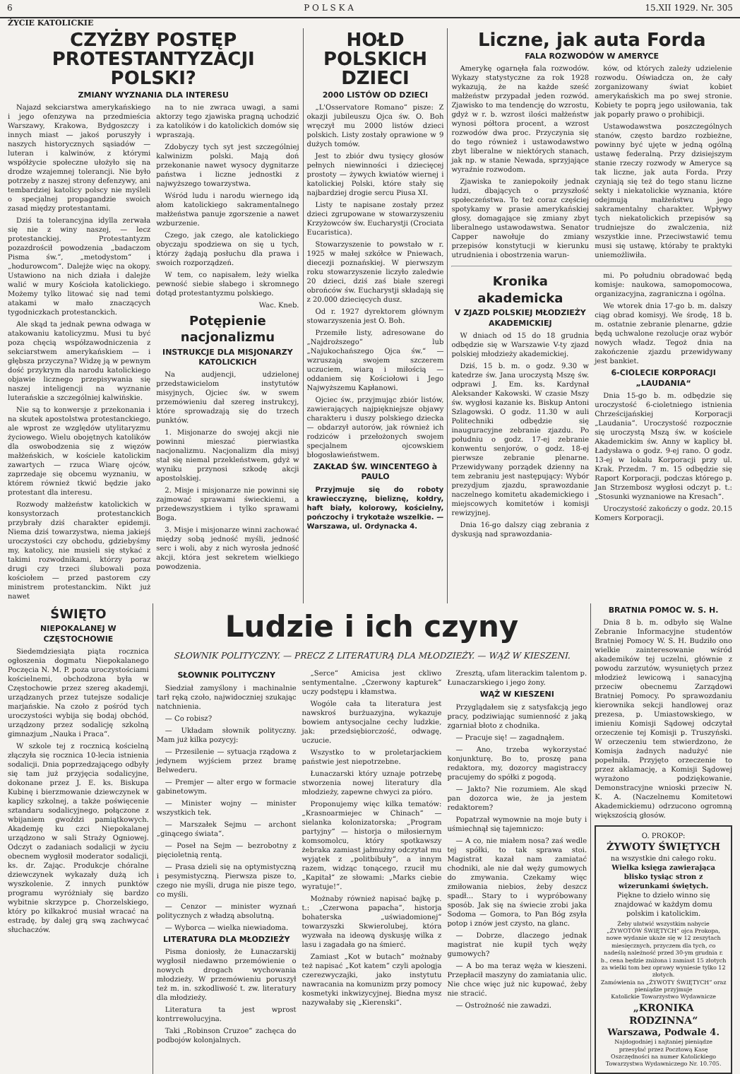6 P O L S K A 15.XII 1929. Nr. 305
ŻYCIE KATOLICKIE
CZYŻBY POSTĘP PROTESTANTYZACJI POLSKI?
ZMIANY WYZNANIA DLA INTERESU
Najazd sekciarstwa amerykańskiego i jego ofenzywa na przedmieścia Warszawy, Krakowa, Bydgoszczy i innych miast — jakoś poruszyły i naszych historycznych sąsiadów — luteran i kalwinów, z którymi współżycie społeczne ułożyło się na drodze wzajemnej tolerancji. Nie było potrzeby z naszej strony defenzywy, ani tembardziej katolicy polscy nie myśleli o specjalnej propagandzie swoich zasad między protestantami.
Dziś ta tolerancyjna idylla zerwała się nie z winy naszej, — lecz protestanckiej. Protestantyzm pozazdrościł powodzenia „badaczom Pisma św.“, „metodystom“ i „hodurowcom“. Dalejże więc na okopy. Ustawiono na nich działa i dalejże walić w mury Kościoła katolickiego. Możemy tylko litować się nad temi atakami w mało znaczących tygodniczkach protestanckich.
Ale skąd ta jednak pewna odwaga w atakowaniu katolicyzmu. Musi tu być poza chęcią współzawodniczenia z sekciarstwem amerykańskiem — i głębsza przyczyna? Widzę ją w pewnym dość przykrym dla narodu katolickiego objawie licznego przepisywania się naszej inteligencji na wyznanie luterańskie a szczególniej kalwińskie.
Nie są to konwersje z przekonania i na skutek apostolstwa protestanckiego, ale wprost ze względów utylitaryzmu życiowego. Wielu obojętnych katolików dla oswobodzenia się z więzów małżeńskich, w kościele katolickim zawartych — rzuca Wiarę ojców, zaprzedaje się obcemu wyznaniu, w którem również tkwić będzie jako protestant dla interesu.
Rozwody małżeństw katolickich w konsystorzach protestanckich przybrały dziś charakter epidemji. Niema dziś towarzystwa, niema jakiejś uroczystości czy obchodu, gdziebyśmy my, katolicy, nie musieli się stykać z takimi rozwodnikami, którzy poraz drugi czy trzeci ślubowali poza kościołem — przed pastorem czy ministrem protestanckim. Nikt już nawet
na to nie zwraca uwagi, a sami aktorzy tego zjawiska pragną uchodzić za katolików i do katolickich domów się wpraszają.
Zdobyczy tych syt jest szczególniej kalwinizm polski. Mają doń przekonanie nawet wysocy dygnitarze państwa i liczne jednostki z najwyższego towarzystwa.
Wśród ludu i narodu wiernego idą ałom katolickiego sakramentalnego małżeństwa panuje zgorszenie a nawet wzburzenie.
Czego, jak czego, ale katolickiego obyczaju spodziewa on się u tych, którzy żądają posłuchu dla prawa i swoich rozporządzeń.
W tem, co napisałem, leży wielka pewność siebie słabego i skromnego dotąd protestantyzmu polskiego.
Wac. Kneb.
Potępienie nacjonalizmu
INSTRUKCJE DLA MISJONARZY KATOLICKICH
Na audjencji, udzielonej przedstawicielom instytutów misyjnych, Ojciec św. w swem przemówieniu dał szereg instrukcyj, które sprowadzają się do trzech punktów.
1. Misjonarze do swojej akcji nie powinni mieszać pierwiastka nacjonalizmu. Nacjonalizm dla misyj stał się niemal przekleństwem, gdyż w wyniku przynosi szkodę akcji apostolskiej.
2. Misje i misjonarze nie powinni się zajmować sprawami świeckiemi, a przedewszystkiem i tylko sprawami Boga.
3. Misje i misjonarze winni zachować między sobą jedność myśli, jedność serc i woli, aby z nich wyrosła jedność akcji, która jest sekretem wielkiego powodzenia.
HOŁD POLSKICH DZIECI
2000 LISTÓW OD DZIECI
„L'Osservatore Romano“ pisze: Z okazji jubileuszu Ojca św. O. Boh wręczył mu 2000 listów dzieci polskich. Listy zostały oprawione w 9 dużych tomów.
Jest to zbiór dwu tysięcy głosów pełnych niewinności i dziecięcej prostoty — żywych kwiatów wiernej i katolickiej Polski, które stały się najbardziej drogie sercu Piusa XI.
Listy te napisane zostały przez dzieci zgrupowane w stowarzyszeniu Krzyżowców św. Eucharystji (Crociata Eucaristica).
Stowarzyszenie to powstało w r. 1925 w małej szkółce w Pniewach, diecezji poznańskiej. W pierwszym roku stowarzyszenie liczyło zaledwie 20 dzieci, dziś zaś białe szeregi obrońców św. Eucharystji składają się z 20.000 dziecięcych dusz.
Od r. 1927 dyrektorem głównym stowarzyszenia jest O. Boh.
Przemiłe listy, adresowane do „Najdroższego“ lub „Najukochańszego Ojca św.“ — wzruszają swojem szczerem uczuciem, wiarą i miłością — oddaniem się Kościołowi i Jego Najwyższemu Kapłanowi.
Ojciec św., przyjmując zbiór listów, zawierających najpiękniejsze objawy charakteru i duszy polskiego dziecka — obdarzył autorów, jak również ich rodziców i przełożonych swojem specjalnem ojcowskiem błogosławieństwem.
ZAKŁAD ŚW. WINCENTEGO à PAULO
Przyjmuje się do roboty krawiecczyznę, bieliznę, kołdry, haft biały, kolorowy, kościelny, pończochy i trykotaże wszelkie. — Warszawa, ul. Ordynacka 4.
Liczne, jak auta Forda
FALA ROZWODÓW W AMERYCE
Amerykę ogarnęła fala rozwodów. Wykazy statystyczne za rok 1928 wykazują, że na każde sześć małżeństw przypadał jeden rozwód. Zjawisko to ma tendencję do wzrostu, gdyż w r. b. wzrost ilości małżeństw wynosi półtora procent, a wzrost rozwodów dwa proc. Przyczynia się do tego również i ustawodawstwo zbyt liberalne w niektórych stanach, jak np. w stanie Newada, sprzyjające wyraźnie rozwodom.
Zjawiska te zaniepokoiły jednak ludzi, dbających o przyszłość społeczeństwa. To też coraz częściej spotykamy w prasie amerykańskiej głosy, domagające się zmiany zbyt liberalnego ustawodawstwa. Senator Capper nawołuje do zmiany przepisów konstytucji w kierunku utrudnienia i obostrzenia warun-
ków, od których zależy udzielenie rozwodu. Oświadcza on, że cały zorganizowany świat kobiet amerykańskich ma po swej stronie. Kobiety te poprą jego usiłowania, tak jak poparły prawo o prohibicji.
Ustawodawstwa poszczególnych stanów, często bardzo rozbieżne, powinny być ujęte w jedną ogólną ustawę federalną. Przy dzisiejszym stanie rzeczy rozwody w Ameryce są tak liczne, jak auta Forda. Przy czyniają się też do tego stanu liczne sekty i niekatolickie wyznania, które odejmują małżeństwu jego sakramentalny charakter. Wpływy tych niekatolickich przepisów są trudniejsze do zwalczenia, niż wszystkie inne. Przeciwstawić temu musi się ustawę, któraby te praktyki uniemożliwiła.
Kronika akademicka
V ZJAZD POLSKIEJ MŁODZIEŻY AKADEMICKIEJ
W dniach od 15 do 18 grudnia odbędzie się w Warszawie V-ty zjazd polskiej młodzieży akademickiej.
Dziś, 15 b. m. o godz. 9.30 w katedrze św. Jana uroczystą Mszę św. odprawi J. Em. ks. Kardynał Aleksander Kakowski. W czasie Mszy św. wygłosi kazanie ks. Biskup Antoni Szlagowski. O godz. 11.30 w auli Politechniki odbędzie się inauguracyjne zebranie zjazdu. Po południu o godz. 17-ej zebranie konwentu senjorów, o godz. 18-ej pierwsze zebranie plenarne. Przewidywany porządek dzienny na tem zebraniu jest następujący: Wybór prezydjum zjazdu, sprawozdanie naczelnego komitetu akademickiego i miejscowych komitetów i komisji rewizyjnej.
Dnia 16-go dalszy ciąg zebrania z dyskusją nad sprawozdania-
mi. Po południu obradować będą komisje: naukowa, samopomocowa, organizacyjna, zagraniczna i ogólna.
We wtorek dnia 17-go b. m. dalszy ciąg obrad komisyj. We środę, 18 b. m. ostatnie zebranie plenarne, gdzie będą uchwalone rezolucje oraz wybór nowych władz. Tegoż dnia na zakończenie zjazdu przewidywany jest bankiet.
6-CIOLECIE KORPORACJI „LAUDANIA“
Dnia 15-go b. m. odbędzie się uroczystość 6-cioletniego istnienia Chrześcijańskiej Korporacji „Laudania“. Uroczystość rozpocznie się uroczystą Mszą św. w kościele Akademickim św. Anny w kaplicy bł. Ładysława o godz. 9-ej rano. O godz. 13-ej w lokalu Korporacji przy ul. Krak. Przedm. 7 m. 15 odbędzie się Raport Korporacji, podczas którego p. Jan Strzembosz wygłosi odczyt p. t.: „Stosunki wyznaniowe na Kresach“.
Uroczystość zakończy o godz. 20.15 Komers Korporacji.
ŚWIĘTO
NIEPOKALANEJ W CZĘSTOCHOWIE
Siedemdziesiąta piąta rocznica ogłoszenia dogmatu Niepokalanego Poczęcia N. M. P. poza uroczystościami kościelnemi, obchodzona była w Częstochowie przez szereg akademji, urządzanych przez tutejsze sodalicje marjańskie. Na czoło z pośród tych uroczystości wybija się bodaj obchód, urządzony przez sodalicję szkolną gimnazjum „Nauka i Praca“.
W szkole tej z rocznicą kościelną złączyła się rocznica 10-lecia istnienia sodalicji. Dnia poprzedzającego odbyły się tam już przyjęcia sodalicyjne, dokonane przez J. E. ks. Biskupa Kubinę i bierzmowanie dziewczynek w kaplicy szkolnej, a także poświęcenie sztandaru sodalicyjnego, połączone z wbijaniem gwoździ pamiątkowych. Akademję ku czci Niepokalanej urządzono w sali Straży Ogniowej. Odczyt o zadaniach sodalicji w życiu obecnem wygłosił moderator sodalicji, ks. dr. Zając. Produkcje chóralne dziewczynek wykazały dużą ich wyszkolenie. Z innych punktów programu wyróżniały się bardzo wybitnie skrzypce p. Chorzelskiego, który po kilkakroć musiał wracać na estradę, by dalej grą swą zachwycać słuchaczów.
Ludzie i ich czyny
SŁOWNIK POLITYCZNY. — PRECZ Z LITERATURĄ DLA MŁODZIEŻY. — WĄŻ W KIESZENI.
SŁOWNIK POLITYCZNY
Siedział zamyślony i machinalnie tarł ręką czoło, najwidoczniej szukając natchnienia.
— Co robisz?
— Układam słownik polityczny. Mam już kilka pozycyj:
— Przesilenie — sytuacja rządowa z jedynem wyjściem przez bramę Belwederu.
— Premjer — alter ergo w formacie gabinetowym.
— Minister wojny — minister wszystkich tek.
— Marszałek Sejmu — archont „ginącego świata“.
— Poseł na Sejm — bezrobotny z pięcioletnią rentą.
— Prasa dzieli się na optymistyczną i pesymistyczną. Pierwsza pisze to, czego nie myśli, druga nie pisze tego, co myśli.
— Cenzor — minister wyznań politycznych z władzą absolutną.
— Wyborca — wielka niewiadoma.
LITERATURA DLA MŁODZIEŻY
Pisma doniosły, że Łunaczarskij wygłosił niedawno przemówienie o nowych drogach wychowania młodzieży. W przemówieniu poruszył też m. in. szkodliwość t. zw. literatury dla młodzieży.
Literatura ta jest wprost kontrrewolucyjna.
Taki „Robinson Cruzoe“ zachęca do podbojów kolonjalnych.
„Serce“ Amicisa jest ckliwo sentymentalne. „Czerwony kapturek“ uczy podstępu i kłamstwa.
Wogóle cała ta literatura jest nawskroś burżuazyjna, wykazuje bowiem antysocjalne cechy ludzkie, jak: przedsiębiorczość, odwagę, uczucie.
Wszystko to w proletarjackiem państwie jest niepotrzebne.
Łunaczarski który uznaje potrzebę stworzenia nowej literatury dla młodzieży, zapewne chwyci za pióro.
Proponujemy więc kilka tematów: „Krasnoarmiejec w Chinach“ — sielanka kolonizatorska; „Program partyjny“ — historja o miłosiernym komsomolcu, który spotkawszy żebraka zamiast jałmużny odczytał mu wyjątek z „politbibuły“, a innym razem, widząc tonącego, rzucił mu „Kapitał“ ze słowami: „Marks ciebie wyratuje!“.
Możnaby również napisać bajkę p. t.: „Czerwona papacha“, historja bohaterska „uświadomionej“ towarzyszki Skwierolubej, która wyzwała na ideową dyskusję wilka z lasu i zagadała go na śmierć.
Zamiast „Kot w butach“ możnaby też napisać „Kot katem“ czyli apologja czerezwyczajki, jako instytutu nawracania na komunizm przy pomocy kosmetyki inkwizycyjnej. Biedna mysz nazywałaby się „Kierenski“.
Zresztą, ufam literackim talentom p. Łunaczarskiego i jego żony.
WĄŻ W KIESZENI
Przyglądałem się z satysfakcją jego pracy, podziwiając sumienność z jaką zgarniał błoto z chodnika.
— Pracuje się! — zagadnąłem.
— Ano, trzeba wykorzystać konjunkturę. Bo to, proszę pana redaktora, my, dozorcy magistraccy pracujemy do spółki z pogodą.
— Jakto? Nie rozumiem. Ale skąd pan dozorca wie, że ja jestem redaktorem?
Popatrzał wymownie na moje buty i uśmiechnął się tajemniczo:
— A co, nie miałem nosa? zaś wedle tej spółki, to tak sprawa stoi. Magistrat kazał nam zamiatać chodniki, ale nie dał węży gumowych do zmywania. Czekamy więc zmiłowania niebios, żeby deszcz spadł... Stary to i wypróbowany sposób. Jak się na świecie zrobi jaka Sodoma — Gomora, to Pan Bóg zsyła potop i znów jest czysto, na glanc.
— Dobrze, dlaczego jednak magistrat nie kupił tych węży gumowych?
— A bo ma teraz węża w kieszeni. Przepłacił maszyny do zamiatania ulic. Nie chce więc już nic kupować, żeby nie stracić.
— Ostrożność nie zawadzi.
BRATNIA POMOC W. S. H.
Dnia 8 b. m. odbyło się Walne Zebranie Informacyjne studentów Bratniej Pomocy W. S. H. Budziło ono wielkie zainteresowanie wśród akademików tej uczelni, głównie z powodu zarzutów, wysuniętych przez młodzież lewicową i sanacyjną przeciw obecnemu Zarządowi Bratniej Pomocy. Po sprawozdaniu kierownika sekcji handlowej oraz prezesa, p. Umiastowskiego, w imieniu Komisji Sądowej odczytał orzeczenie tej Komisji p. Truszyński. W orzeczeniu tem stwierdzono, że Komisja żadnych nadużyć nie popełniła. Przyjęto orzeczenie to przez aklamację, a Komisji Sądowej wyrażono podziękowanie. Demonstracyjne wnioski przeciw N. K. A. (Naczelnemu Komitetowi Akademickiemu) odrzucono ogromną większością głosów.
O. PROKOP:
ŻYWOTY ŚWIĘTYCH
na wszystkie dni całego roku.
Wielka księga zawierająca blisko tysiąc stron z wizerunkami świętych.
Piękne to dzieło winno się znajdować w każdym domu polskim i katolickim.
Żeby ułatwić wszystkim nabycie „ŻYWOTÓW ŚWIĘTYCH“ ojca Prokopa, nowe wydanie ukaże się w 12 zeszytach miesięcznych, przyczem dla tych, co nadeślą należność przed 30-ym grudnia r. b., cena będzie zniżona i zamiast 15 złotych za wielki tom bez oprawy wyniesie tylko 12 złotych.
Zamówienia na „ŻYWOTY ŚWIĘTYCH“ oraz pieniądze przyjmuje
Katolickie Towarzystwo Wydawnicze
„KRONIKA RODZINNA“
Warszawa, Podwale 4.
Najdogodniej i najtaniej pieniądze przesyłać przez Pocztową Kasę Oszczędności na numer Katolickiego Towarzystwa Wydawniczego Nr. 10.705.